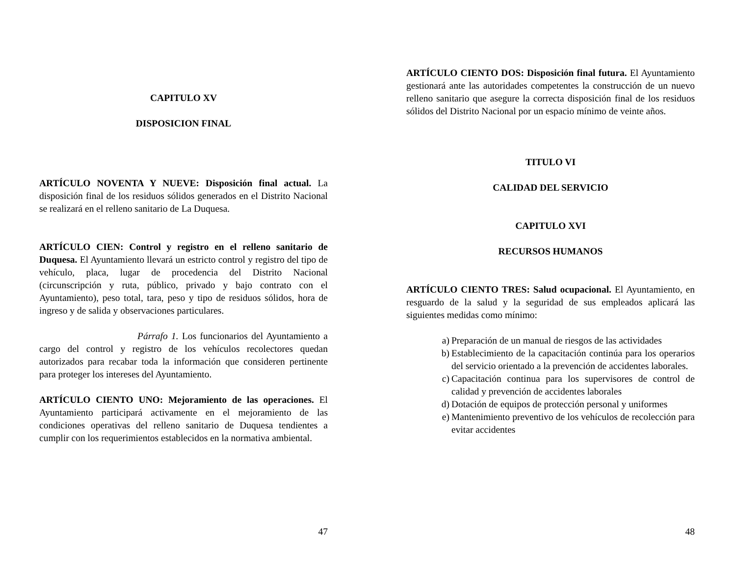CAPITULO XV
DISPOSICION FINAL
ARTÍCULO NOVENTA Y NUEVE: Disposición final actual. La disposición final de los residuos sólidos generados en el Distrito Nacional se realizará en el relleno sanitario de La Duquesa.
ARTÍCULO CIEN: Control y registro en el relleno sanitario de Duquesa. El Ayuntamiento llevará un estricto control y registro del tipo de vehículo, placa, lugar de procedencia del Distrito Nacional (circunscripción y ruta, público, privado y bajo contrato con el Ayuntamiento), peso total, tara, peso y tipo de residuos sólidos, hora de ingreso y de salida y observaciones particulares.
Párrafo 1. Los funcionarios del Ayuntamiento a cargo del control y registro de los vehículos recolectores quedan autorizados para recabar toda la información que consideren pertinente para proteger los intereses del Ayuntamiento.
ARTÍCULO CIENTO UNO: Mejoramiento de las operaciones. El Ayuntamiento participará activamente en el mejoramiento de las condiciones operativas del relleno sanitario de Duquesa tendientes a cumplir con los requerimientos establecidos en la normativa ambiental.
47
ARTÍCULO CIENTO DOS: Disposición final futura. El Ayuntamiento gestionará ante las autoridades competentes la construcción de un nuevo relleno sanitario que asegure la correcta disposición final de los residuos sólidos del Distrito Nacional por un espacio mínimo de veinte años.
TITULO VI
CALIDAD DEL SERVICIO
CAPITULO XVI
RECURSOS HUMANOS
ARTÍCULO CIENTO TRES: Salud ocupacional. El Ayuntamiento, en resguardo de la salud y la seguridad de sus empleados aplicará las siguientes medidas como mínimo:
a) Preparación de un manual de riesgos de las actividades
b) Establecimiento de la capacitación continúa para los operarios del servicio orientado a la prevención de accidentes laborales.
c) Capacitación continua para los supervisores de control de calidad y prevención de accidentes laborales
d) Dotación de equipos de protección personal y uniformes
e) Mantenimiento preventivo de los vehículos de recolección para evitar accidentes
48